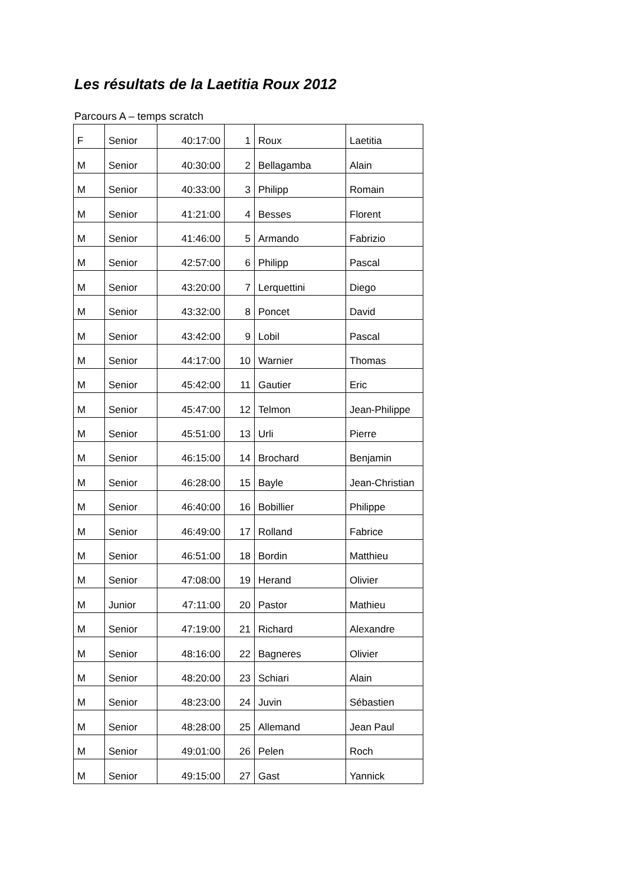Les résultats de la Laetitia Roux 2012
Parcours A – temps scratch
| F | Senior | 40:17:00 | 1 | Roux | Laetitia |
| M | Senior | 40:30:00 | 2 | Bellagamba | Alain |
| M | Senior | 40:33:00 | 3 | Philipp | Romain |
| M | Senior | 41:21:00 | 4 | Besses | Florent |
| M | Senior | 41:46:00 | 5 | Armando | Fabrizio |
| M | Senior | 42:57:00 | 6 | Philipp | Pascal |
| M | Senior | 43:20:00 | 7 | Lerquettini | Diego |
| M | Senior | 43:32:00 | 8 | Poncet | David |
| M | Senior | 43:42:00 | 9 | Lobil | Pascal |
| M | Senior | 44:17:00 | 10 | Warnier | Thomas |
| M | Senior | 45:42:00 | 11 | Gautier | Eric |
| M | Senior | 45:47:00 | 12 | Telmon | Jean-Philippe |
| M | Senior | 45:51:00 | 13 | Urli | Pierre |
| M | Senior | 46:15:00 | 14 | Brochard | Benjamin |
| M | Senior | 46:28:00 | 15 | Bayle | Jean-Christian |
| M | Senior | 46:40:00 | 16 | Bobillier | Philippe |
| M | Senior | 46:49:00 | 17 | Rolland | Fabrice |
| M | Senior | 46:51:00 | 18 | Bordin | Matthieu |
| M | Senior | 47:08:00 | 19 | Herand | Olivier |
| M | Junior | 47:11:00 | 20 | Pastor | Mathieu |
| M | Senior | 47:19:00 | 21 | Richard | Alexandre |
| M | Senior | 48:16:00 | 22 | Bagneres | Olivier |
| M | Senior | 48:20:00 | 23 | Schiari | Alain |
| M | Senior | 48:23:00 | 24 | Juvin | Sébastien |
| M | Senior | 48:28:00 | 25 | Allemand | Jean Paul |
| M | Senior | 49:01:00 | 26 | Pelen | Roch |
| M | Senior | 49:15:00 | 27 | Gast | Yannick |